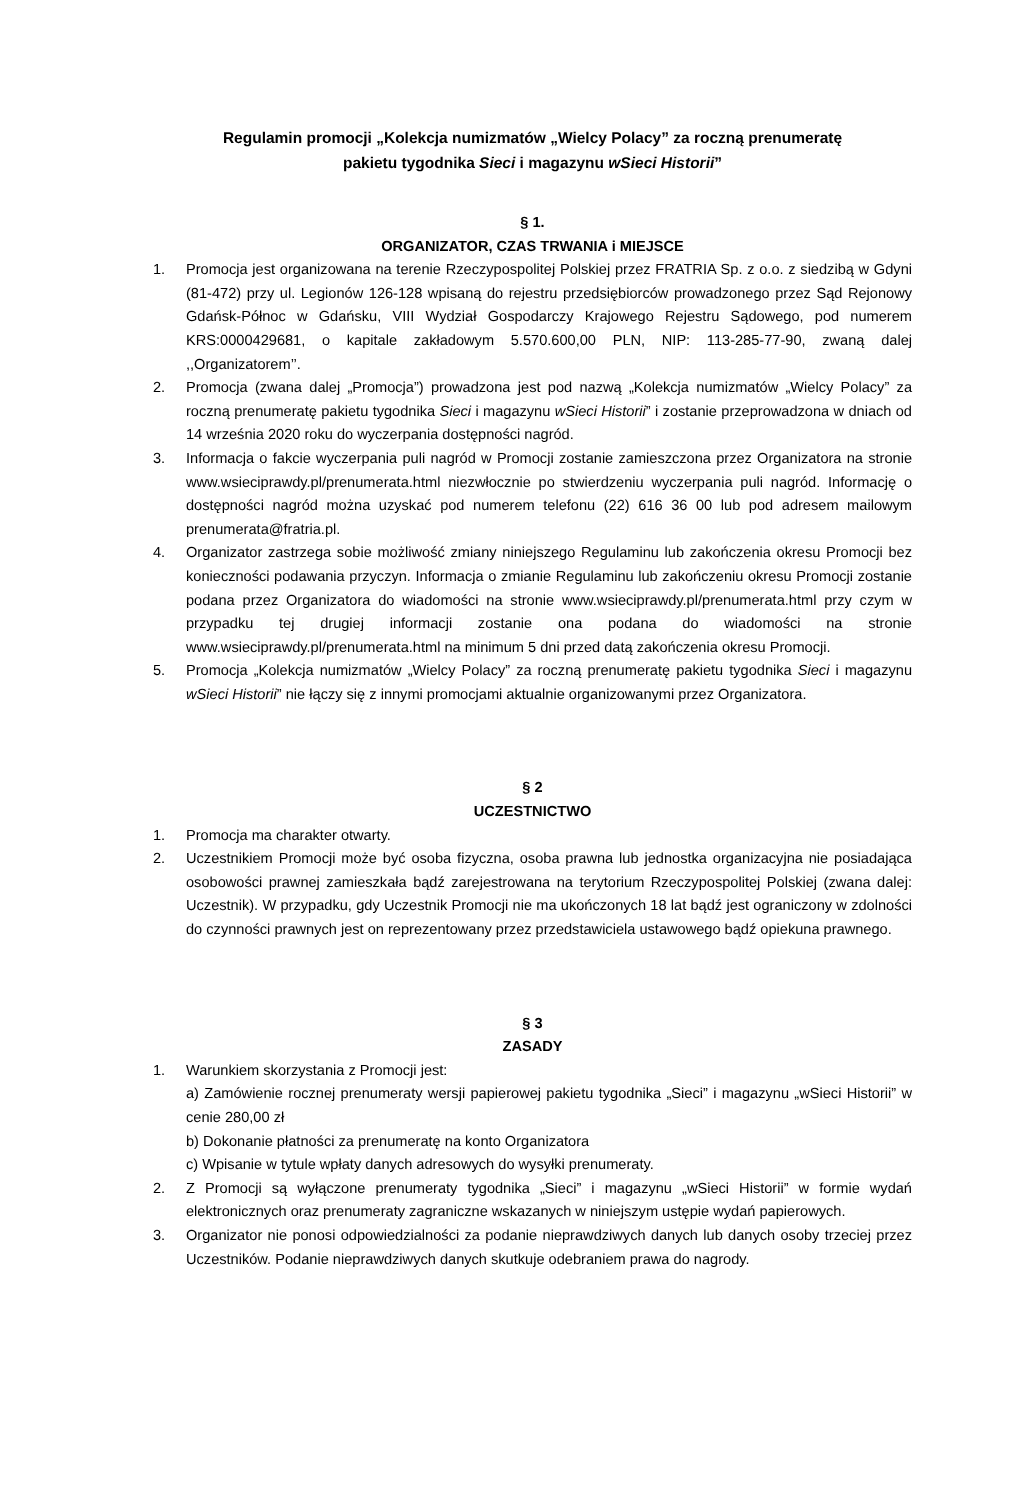Regulamin promocji „Kolekcja numizmatów „Wielcy Polacy” za roczną prenumeratę
pakietu tygodnika Sieci i magazynu wSieci Historii”
§ 1.
ORGANIZATOR, CZAS TRWANIA i MIEJSCE
1. Promocja jest organizowana na terenie Rzeczypospolitej Polskiej przez FRATRIA Sp. z o.o. z siedzibą w Gdyni (81-472) przy ul. Legionów 126-128 wpisaną do rejestru przedsiębiorców prowadzonego przez Sąd Rejonowy Gdańsk-Północ w Gdańsku, VIII Wydział Gospodarczy Krajowego Rejestru Sądowego, pod numerem KRS:0000429681, o kapitale zakładowym 5.570.600,00 PLN, NIP: 113-285-77-90, zwaną dalej ,,Organizatorem’’.
2. Promocja (zwana dalej „Promocja”) prowadzona jest pod nazwą „Kolekcja numizmatów „Wielcy Polacy” za roczną prenumeratę pakietu tygodnika Sieci i magazynu wSieci Historii” i zostanie przeprowadzona w dniach od 14 września 2020 roku do wyczerpania dostępności nagród.
3. Informacja o fakcie wyczerpania puli nagród w Promocji zostanie zamieszczona przez Organizatora na stronie www.wsieciprawdy.pl/prenumerata.html niezwłocznie po stwierdzeniu wyczerpania puli nagród. Informację o dostępności nagród można uzyskać pod numerem telefonu (22) 616 36 00 lub pod adresem mailowym prenumerata@fratria.pl.
4. Organizator zastrzega sobie możliwość zmiany niniejszego Regulaminu lub zakończenia okresu Promocji bez konieczności podawania przyczyn. Informacja o zmianie Regulaminu lub zakończeniu okresu Promocji zostanie podana przez Organizatora do wiadomości na stronie www.wsieciprawdy.pl/prenumerata.html przy czym w przypadku tej drugiej informacji zostanie ona podana do wiadomości na stronie www.wsieciprawdy.pl/prenumerata.html na minimum 5 dni przed datą zakończenia okresu Promocji.
5. Promocja „Kolekcja numizmatów „Wielcy Polacy” za roczną prenumeratę pakietu tygodnika Sieci i magazynu wSieci Historii” nie łączy się z innymi promocjami aktualnie organizowanymi przez Organizatora.
§ 2
UCZESTNICTWO
1. Promocja ma charakter otwarty.
2. Uczestnikiem Promocji może być osoba fizyczna, osoba prawna lub jednostka organizacyjna nie posiadająca osobowości prawnej zamieszkała bądź zarejestrowana na terytorium Rzeczypospolitej Polskiej (zwana dalej: Uczestnik). W przypadku, gdy Uczestnik Promocji nie ma ukończonych 18 lat bądź jest ograniczony w zdolności do czynności prawnych jest on reprezentowany przez przedstawiciela ustawowego bądź opiekuna prawnego.
§ 3
ZASADY
1. Warunkiem skorzystania z Promocji jest:
a) Zamówienie rocznej prenumeraty wersji papierowej pakietu tygodnika „Sieci” i magazynu „wSieci Historii” w cenie 280,00 zł
b) Dokonanie płatności za prenumeratę na konto Organizatora
c) Wpisanie w tytule wpłaty danych adresowych do wysyłki prenumeraty.
2. Z Promocji są wyłączone prenumeraty tygodnika „Sieci” i magazynu „wSieci Historii” w formie wydań elektronicznych oraz prenumeraty zagraniczne wskazanych w niniejszym ustępie wydań papierowych.
3. Organizator nie ponosi odpowiedzialności za podanie nieprawdziwych danych lub danych osoby trzeciej przez Uczestników. Podanie nieprawdziwych danych skutkuje odebraniem prawa do nagrody.